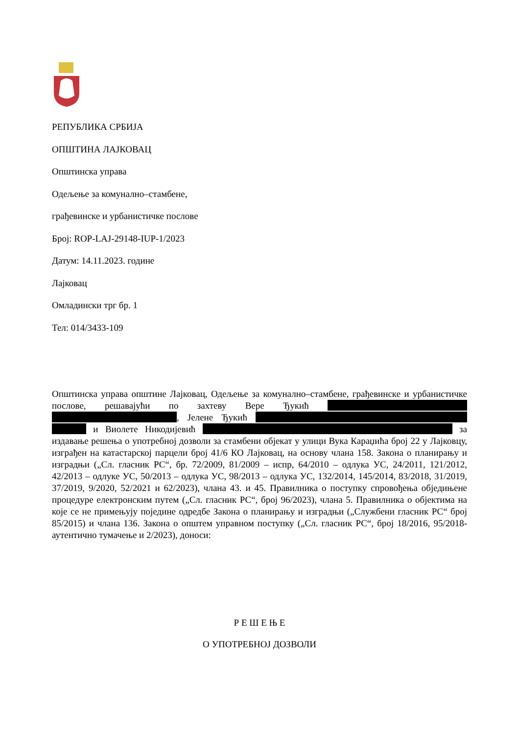РЕПУБЛИКА СРБИЈА
ОПШТИНА ЛАЈКОВАЦ
Општинска управа
Одељење за комунално–стамбене,
грађевинске и урбанистичке послове
Број: ROP-LAJ-29148-IUP-1/2023
Датум: 14.11.2023. године
Лајковац
Омладински трг бр. 1
Тел: 014/3433-109
Општинска управа општине Лајковац, Одељење за комунално–стамбене, грађевинске и урбанистичке послове, решавајући по захтеву Вере Ђукић , Јелене Ђукић и Виолете Никодијевић за издавање решења о употребној дозволи за стамбени објекат у улици Вука Караџића број 22 у Лајковцу, изграђен на катастарској парцели број 41/6 КО Лајковац, на основу члана 158. Закона о планирању и изградњи („Сл. гласник РС“, бр. 72/2009, 81/2009 – испр, 64/2010 – одлука УС, 24/2011, 121/2012, 42/2013 – одлуке УС, 50/2013 – одлука УС, 98/2013 – одлука УС, 132/2014, 145/2014, 83/2018, 31/2019, 37/2019, 9/2020, 52/2021 и 62/2023), члана 43. и 45. Правилника о поступку спровођења обједињене процедуре електронским путем („Сл. гласник РС“, број 96/2023), члана 5. Правилника о објектима на које се не примењују поједине одредбе Закона о планирању и изградњи („Службени гласник РС“ број 85/2015) и члана 136. Закона о општем управном поступку („Сл. гласник РС“, број 18/2016, 95/2018-аутентично тумачење и 2/2023), доноси:
Р Е Ш Е Њ Е
О УПОТРЕБНОЈ ДОЗВОЛИ